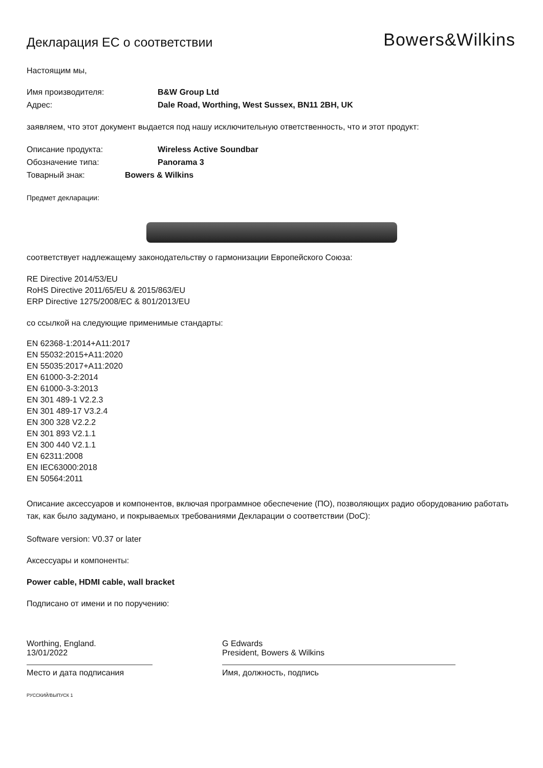Декларация ЕС о соответствии
Bowers&Wilkins
Настоящим мы,
Имя производителя: B&W Group Ltd
Адрес: Dale Road, Worthing, West Sussex, BN11 2BH, UK
заявляем, что этот документ выдается под нашу исключительную ответственность, что и этот продукт:
Описание продукта: Wireless Active Soundbar
Обозначение типа: Panorama 3
Товарный знак: Bowers & Wilkins
Предмет декларации:
соответствует надлежащему законодательству о гармонизации Европейского Союза:
RE Directive 2014/53/EU
RoHS Directive 2011/65/EU & 2015/863/EU
ERP Directive 1275/2008/EC & 801/2013/EU
со ссылкой на следующие применимые стандарты:
EN 62368-1:2014+A11:2017
EN 55032:2015+A11:2020
EN 55035:2017+A11:2020
EN 61000-3-2:2014
EN 61000-3-3:2013
EN 301 489-1 V2.2.3
EN 301 489-17 V3.2.4
EN 300 328 V2.2.2
EN 301 893 V2.1.1
EN 300 440 V2.1.1
EN 62311:2008
EN IEC63000:2018
EN 50564:2011
Описание аксессуаров и компонентов, включая программное обеспечение (ПО), позволяющих радио оборудованию работать так, как было задумано, и покрываемых требованиями Декларации о соответствии (DoC):
Software version: V0.37 or later
Аксессуары и компоненты:
Power cable, HDMI cable, wall bracket
Подписано от имени и по поручению:
Worthing, England.
13/01/2022
Место и дата подписания
G Edwards
President, Bowers & Wilkins
Имя, должность, подпись
РУССКИЙ/ВЫПУСК 1